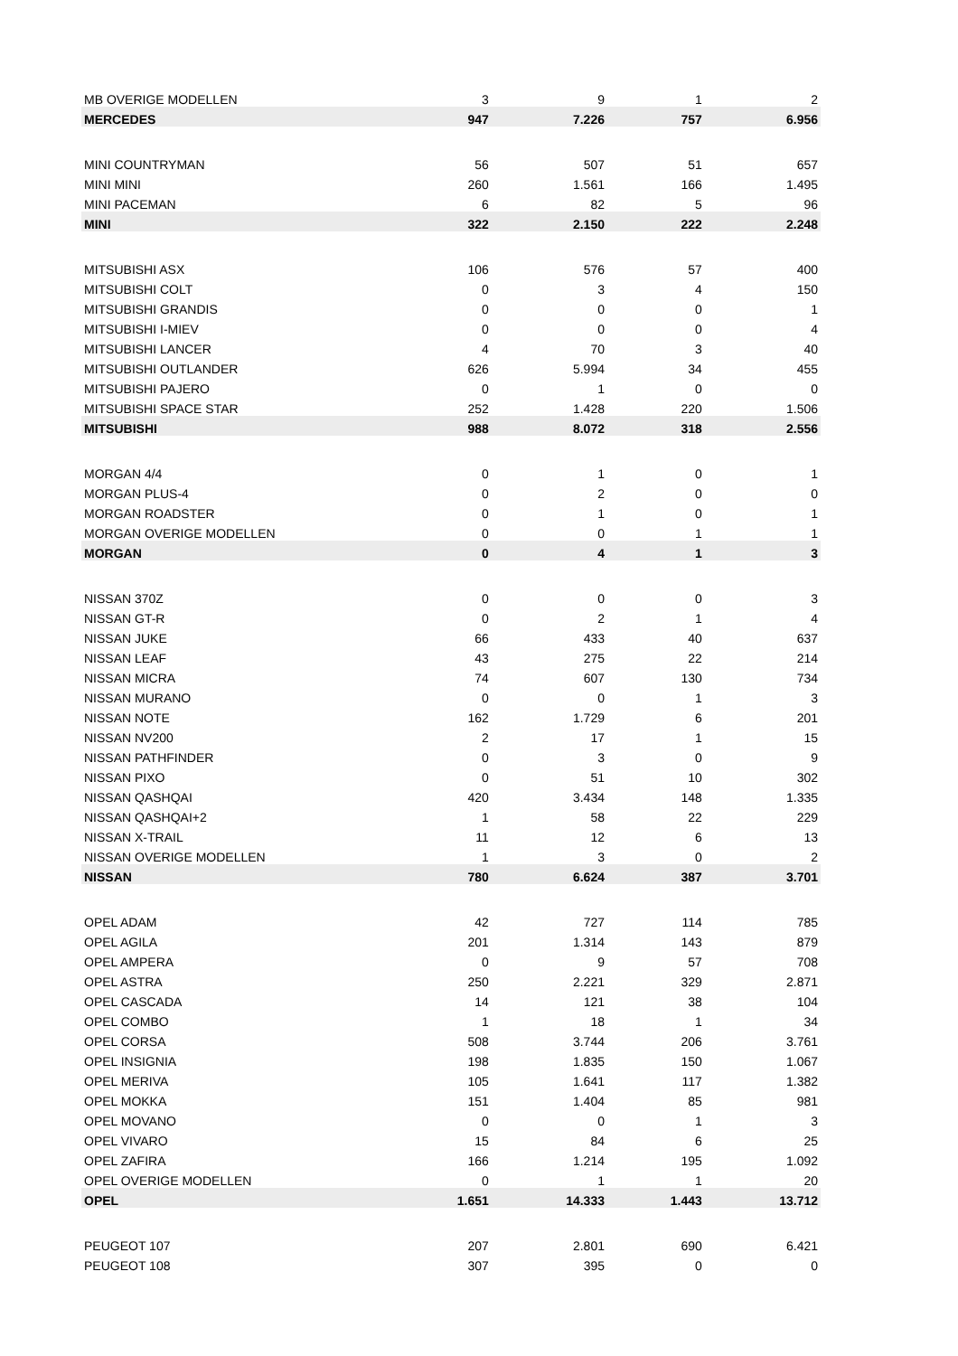| MB OVERIGE MODELLEN | 3 | 9 | 1 | 2 |
| MERCEDES | 947 | 7.226 | 757 | 6.956 |
| MINI COUNTRYMAN | 56 | 507 | 51 | 657 |
| MINI MINI | 260 | 1.561 | 166 | 1.495 |
| MINI PACEMAN | 6 | 82 | 5 | 96 |
| MINI | 322 | 2.150 | 222 | 2.248 |
| MITSUBISHI ASX | 106 | 576 | 57 | 400 |
| MITSUBISHI COLT | 0 | 3 | 4 | 150 |
| MITSUBISHI GRANDIS | 0 | 0 | 0 | 1 |
| MITSUBISHI I-MIEV | 0 | 0 | 0 | 4 |
| MITSUBISHI LANCER | 4 | 70 | 3 | 40 |
| MITSUBISHI OUTLANDER | 626 | 5.994 | 34 | 455 |
| MITSUBISHI PAJERO | 0 | 1 | 0 | 0 |
| MITSUBISHI SPACE STAR | 252 | 1.428 | 220 | 1.506 |
| MITSUBISHI | 988 | 8.072 | 318 | 2.556 |
| MORGAN 4/4 | 0 | 1 | 0 | 1 |
| MORGAN PLUS-4 | 0 | 2 | 0 | 0 |
| MORGAN ROADSTER | 0 | 1 | 0 | 1 |
| MORGAN OVERIGE MODELLEN | 0 | 0 | 1 | 1 |
| MORGAN | 0 | 4 | 1 | 3 |
| NISSAN 370Z | 0 | 0 | 0 | 3 |
| NISSAN GT-R | 0 | 2 | 1 | 4 |
| NISSAN JUKE | 66 | 433 | 40 | 637 |
| NISSAN LEAF | 43 | 275 | 22 | 214 |
| NISSAN MICRA | 74 | 607 | 130 | 734 |
| NISSAN MURANO | 0 | 0 | 1 | 3 |
| NISSAN NOTE | 162 | 1.729 | 6 | 201 |
| NISSAN NV200 | 2 | 17 | 1 | 15 |
| NISSAN PATHFINDER | 0 | 3 | 0 | 9 |
| NISSAN PIXO | 0 | 51 | 10 | 302 |
| NISSAN QASHQAI | 420 | 3.434 | 148 | 1.335 |
| NISSAN QASHQAI+2 | 1 | 58 | 22 | 229 |
| NISSAN X-TRAIL | 11 | 12 | 6 | 13 |
| NISSAN OVERIGE MODELLEN | 1 | 3 | 0 | 2 |
| NISSAN | 780 | 6.624 | 387 | 3.701 |
| OPEL ADAM | 42 | 727 | 114 | 785 |
| OPEL AGILA | 201 | 1.314 | 143 | 879 |
| OPEL AMPERA | 0 | 9 | 57 | 708 |
| OPEL ASTRA | 250 | 2.221 | 329 | 2.871 |
| OPEL CASCADA | 14 | 121 | 38 | 104 |
| OPEL COMBO | 1 | 18 | 1 | 34 |
| OPEL CORSA | 508 | 3.744 | 206 | 3.761 |
| OPEL INSIGNIA | 198 | 1.835 | 150 | 1.067 |
| OPEL MERIVA | 105 | 1.641 | 117 | 1.382 |
| OPEL MOKKA | 151 | 1.404 | 85 | 981 |
| OPEL MOVANO | 0 | 0 | 1 | 3 |
| OPEL VIVARO | 15 | 84 | 6 | 25 |
| OPEL ZAFIRA | 166 | 1.214 | 195 | 1.092 |
| OPEL OVERIGE MODELLEN | 0 | 1 | 1 | 20 |
| OPEL | 1.651 | 14.333 | 1.443 | 13.712 |
| PEUGEOT 107 | 207 | 2.801 | 690 | 6.421 |
| PEUGEOT 108 | 307 | 395 | 0 | 0 |